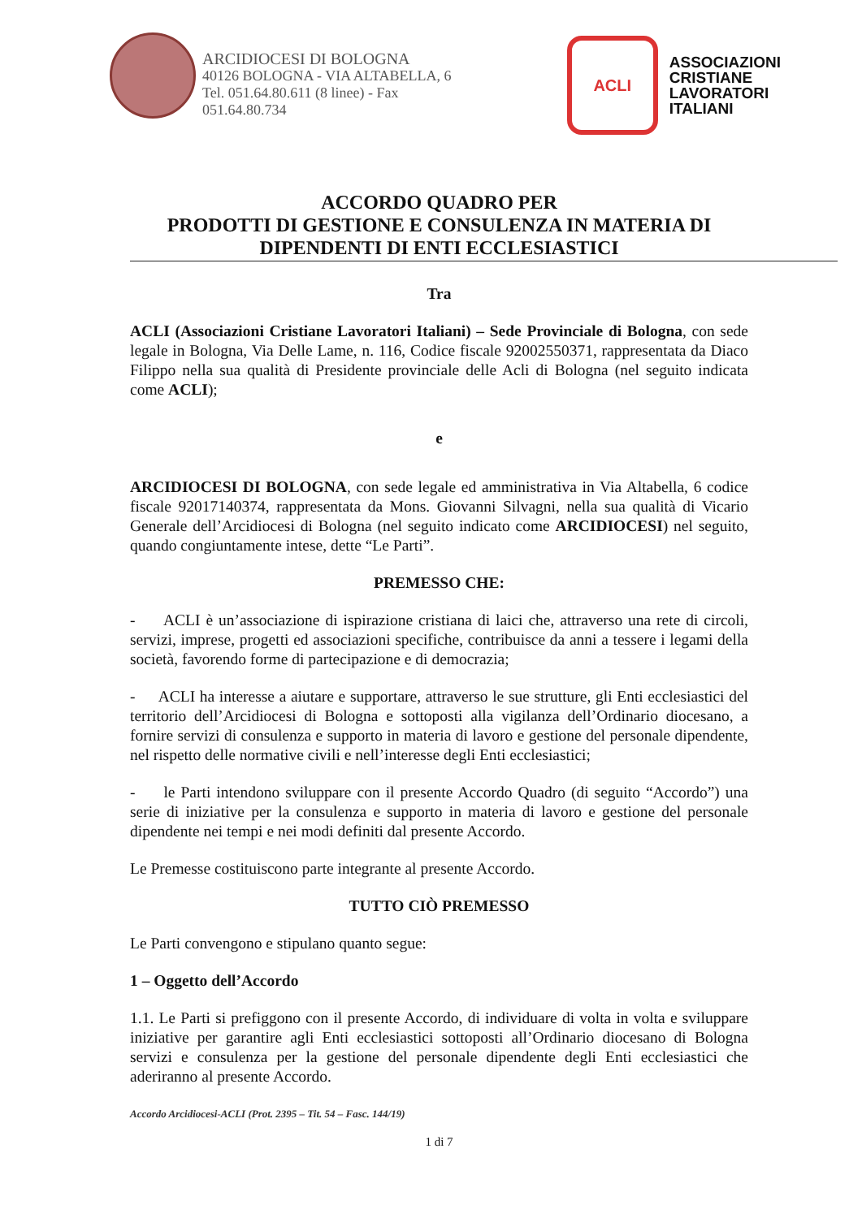ARCIDIOCESI DI BOLOGNA
40126 BOLOGNA - VIA ALTABELLA, 6
Tel. 051.64.80.611 (8 linee) - Fax
051.64.80.734
ACLI
ASSOCIAZIONI
CRISTIANE
LAVORATORI
ITALIANI
ACCORDO QUADRO PER
PRODOTTI DI GESTIONE E CONSULENZA IN MATERIA DI
DIPENDENTI DI ENTI ECCLESIASTICI
Tra
ACLI (Associazioni Cristiane Lavoratori Italiani) – Sede Provinciale di Bologna, con sede legale in Bologna, Via Delle Lame, n. 116, Codice fiscale 92002550371, rappresentata da Diaco Filippo nella sua qualità di Presidente provinciale delle Acli di Bologna (nel seguito indicata come ACLI);
e
ARCIDIOCESI DI BOLOGNA, con sede legale ed amministrativa in Via Altabella, 6 codice fiscale 92017140374, rappresentata da Mons. Giovanni Silvagni, nella sua qualità di Vicario Generale dell’Arcidiocesi di Bologna (nel seguito indicato come ARCIDIOCESI) nel seguito, quando congiuntamente intese, dette “Le Parti”.
PREMESSO CHE:
- ACLI è un’associazione di ispirazione cristiana di laici che, attraverso una rete di circoli, servizi, imprese, progetti ed associazioni specifiche, contribuisce da anni a tessere i legami della società, favorendo forme di partecipazione e di democrazia;
- ACLI ha interesse a aiutare e supportare, attraverso le sue strutture, gli Enti ecclesiastici del territorio dell’Arcidiocesi di Bologna e sottoposti alla vigilanza dell’Ordinario diocesano, a fornire servizi di consulenza e supporto in materia di lavoro e gestione del personale dipendente, nel rispetto delle normative civili e nell’interesse degli Enti ecclesiastici;
- le Parti intendono sviluppare con il presente Accordo Quadro (di seguito “Accordo”) una serie di iniziative per la consulenza e supporto in materia di lavoro e gestione del personale dipendente nei tempi e nei modi definiti dal presente Accordo.
Le Premesse costituiscono parte integrante al presente Accordo.
TUTTO CIÒ PREMESSO
Le Parti convengono e stipulano quanto segue:
1 – Oggetto dell’Accordo
1.1. Le Parti si prefiggono con il presente Accordo, di individuare di volta in volta e sviluppare iniziative per garantire agli Enti ecclesiastici sottoposti all’Ordinario diocesano di Bologna servizi e consulenza per la gestione del personale dipendente degli Enti ecclesiastici che aderiranno al presente Accordo.
Accordo Arcidiocesi-ACLI (Prot. 2395 – Tit. 54 – Fasc. 144/19)
1 di 7